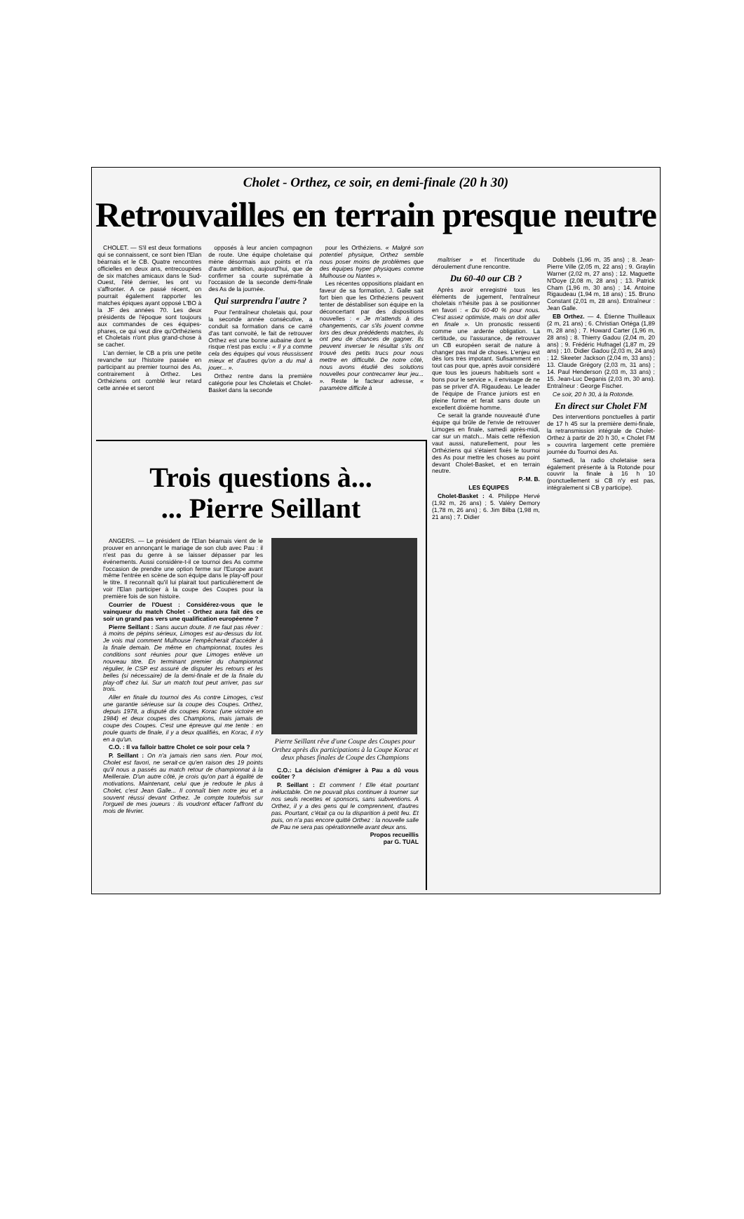Cholet - Orthez, ce soir, en demi-finale (20 h 30)
Retrouvailles en terrain presque neutre
CHOLET. — S'il est deux formations qui se connaissent, ce sont bien l'Elan béarnais et le CB. Quatre rencontres officielles en deux ans, entrecoupées de six matches amicaux dans le Sud-Ouest, l'été dernier, les ont vu s'affronter. A ce passé récent, on pourrait également rapporter les matches épiques ayant opposé L'BO à la JF des années 70. Les deux présidents de l'époque sont toujours aux commandes de ces équipes-phares, ce qui veut dire qu'Orthéziens et Choletais n'ont plus grand-chose à se cacher.
L'an dernier, le CB a pris une petite revanche sur l'histoire passée en participant au premier tournoi des As, contrairement à Orthez. Les Orthéziens ont comblé leur retard cette année et seront
opposés à leur ancien compagnon de route. Une équipe choletaise qui mène désormais aux points et n'a d'autre ambition, aujourd'hui, que de confirmer sa courte suprématie à l'occasion de la seconde demi-finale des As de la journée.
Qui surprendra l'autre ?
Pour l'entraîneur choletais qui, pour la seconde année consécutive, a conduit sa formation dans ce carré d'as tant convoité, le fait de retrouver Orthez est une bonne aubaine dont le risque n'est pas exclu : « Il y a comme cela des équipes qui vous réussissent mieux et d'autres qu'on a du mal à jouer... ».
Orthez rentre dans la première catégorie pour les Choletais et Cholet-Basket dans la seconde
pour les Orthéziens. « Malgré son potentiel physique, Orthez semble nous poser moins de problèmes que des équipes hyper physiques comme Mulhouse ou Nantes ».
Les récentes oppositions plaidant en faveur de sa formation, J. Galle sait fort bien que les Orthéziens peuvent tenter de déstabiliser son équipe en la déconcertant par des dispositions nouvelles : « Je m'attends à des changements, car s'ils jouent comme lors des deux prédédents matches, ils ont peu de chances de gagner. Ils peuvent inverser le résultat s'ils ont trouvé des petits trucs pour nous mettre en difficulté. De notre côté, nous avons étudié des solutions nouvelles pour contrecarrer leur jeu... ». Reste le facteur adresse, « paramètre difficile à
maîtriser » et l'incertitude du déroulement d'une rencontre.
Du 60-40 our CB ?
Après avoir enregistré tous les éléments de jugement, l'entraîneur choletais n'hésite pas à se positionner en favori : « Du 60-40 % pour nous. C'est assez optimiste, mais on doit aller en finale ». Un pronostic ressenti comme une ardente obligation. La certitude, ou l'assurance, de retrouver un CB européen serait de nature à changer pas mal de choses. L'enjeu est dès lors très impotant. Sufisamment en tout cas pour que, après avoir considéré que tous les joueurs habituels sont « bons pour le service », il envisage de ne pas se priver d'A. Rigaudeau. Le leader de l'équipe de France juniors est en pleine forme et ferait sans doute un excellent dixième homme.
Ce serait la grande nouveauté d'une équipe qui brûle de l'envie de retrouver Limoges en finale, samedi après-midi, car sur un match... Mais cette réflexion vaut aussi, naturellement, pour les Orthéziens qui s'étaient fixés le tournoi des As pour mettre les choses au point devant Cholet-Basket, et en terrain neutre.
P.-M. B.
LES ÉQUIPES
Cholet-Basket : 4. Philippe Hervé (1,92 m, 26 ans) ; 5. Valéry Demory (1,78 m, 26 ans) ; 6. Jim Bilba (1,98 m, 21 ans) ; 7. Didier
Dobbels (1,96 m, 35 ans) ; 8. Jean-Pierre Ville (2,05 m, 22 ans) ; 9. Graylin Warner (2,02 m, 27 ans) ; 12. Maguette N'Doye (2,08 m, 28 ans) ; 13. Patrick Cham (1,96 m, 30 ans) ; 14. Antoine Rigaudeau (1,94 m, 18 ans) ; 15. Bruno Constant (2,01 m, 28 ans). Entraîneur : Jean Galle.
EB Orthez. — 4. Étienne Thuilleaux (2 m, 21 ans) ; 6. Christian Ortéga (1,89 m, 28 ans) ; 7. Howard Carter (1,96 m, 28 ans) ; 8. Thierry Gadou (2,04 m, 20 ans) ; 9. Frédéric Hufnagel (1,87 m, 29 ans) ; 10. Didier Gadou (2,03 m, 24 ans) ; 12. Skeeter Jackson (2,04 m, 33 ans) ; 13. Claude Grégory (2,03 m, 31 ans) ; 14. Paul Henderson (2,03 m, 33 ans) ; 15. Jean-Luc Deganis (2,03 m, 30 ans). Entraîneur : George Fischer.
Ce soir, 20 h 30, à la Rotonde.
En direct sur Cholet FM
Des interventions ponctuelles à partir de 17 h 45 sur la première demi-finale, la retransmission intégrale de Cholet-Orthez à partir de 20 h 30, « Cholet FM » couvrira largement cette première journée du Tournoi des As.
Samedi, la radio choletaise sera également présente à la Rotonde pour couvrir la finale à 16 h 10 (ponctuellement si CB n'y est pas, intégralement si CB y participe).
Trois questions à...
... Pierre Seillant
ANGERS. — Le président de l'Elan béarnais vient de le prouver en annonçant le mariage de son club avec Pau : il n'est pas du genre à se laisser dépasser par les événements. Aussi considère-t-il ce tournoi des As comme l'occasion de prendre une option ferme sur l'Europe avant même l'entrée en scène de son équipe dans le play-off pour le titre. Il reconnaît qu'il lui plairait tout particulièrement de voir l'Elan participer à la coupe des Coupes pour la première fois de son histoire.
Courrier de l'Ouest : Considérez-vous que le vainqueur du match Cholet - Orthez aura fait dès ce soir un grand pas vers une qualification européenne ?
Pierre Seillant : Sans aucun doute. Il ne faut pas rêver : à moins de pépins sérieux, Limoges est au-dessus du lot. Je vois mal comment Mulhouse l'empêcherait d'accéder à la finale demain. De même en championnat, toutes les conditions sont réunies pour que Limoges enlève un nouveau titre. En terminant premier du championnat régulier, le CSP est assuré de disputer les retours et les belles (si nécessaire) de la demi-finale et de la finale du play-off chez lui. Sur un match tout peut arriver, pas sur trois.
Aller en finale du tournoi des As contre Limoges, c'est une garantie sérieuse sur la coupe des Coupes. Orthez, depuis 1978, a disputé dix coupes Korac (une victoire en 1984) et deux coupes des Champions, mais jamais de coupe des Coupes. C'est une épreuve qui me tente : en poule quarts de finale, il y a deux qualifiés, en Korac, il n'y en a qu'un.
C.O. : Il va falloir battre Cholet ce soir pour cela ?
P. Seillant : On n'a jamais rien sans rien. Pour moi, Cholet est favori, ne serait-ce qu'en raison des 19 points qu'il nous a passés au match retour de championnat à la Meilleraie. D'un autre côté, je crois qu'on part à égalité de motivations. Maintenant, celui que je redoute le plus à Cholet, c'est Jean Galle... Il connaît bien notre jeu et a souvent réussi devant Orthez. Je compte toutefois sur l'orgueil de mes joueurs : ils voudront effacer l'affront du mois de février.
Pierre Seillant rêve d'une Coupe des Coupes pour Orthez après dix participations à la Coupe Korac et deux phases finales de Coupe des Champions
C.O.: La décision d'émigrer à Pau a dû vous coûter ?
P. Seillant : Et comment ! Elle était pourtant inéluctable. On ne pouvait plus continuer à tourner sur nos seuls recettes et sponsors, sans subventions. A Orthez, il y a des gens qui le comprennent, d'autres pas. Pourtant, c'était ça ou la disparition à petit feu. Et puis, on n'a pas encore quitté Orthez : la nouvelle salle de Pau ne sera pas opérationnelle avant deux ans.
Propos recueillis
par G. TUAL